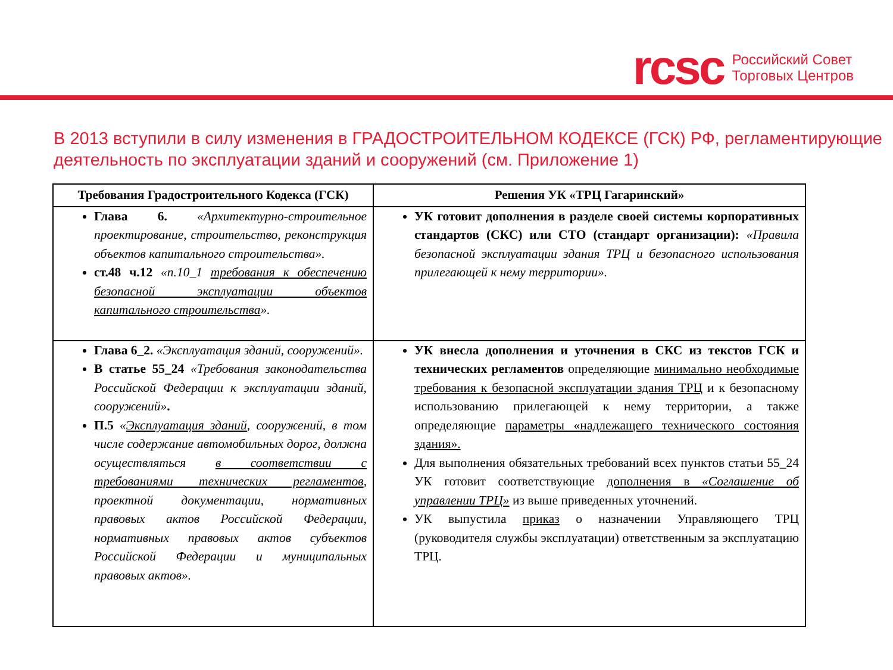rcsc Российский Совет
Торговых Центров
В 2013 вступили в силу изменения в ГРАДОСТРОИТЕЛЬНОМ КОДЕКСЕ (ГСК) РФ, регламентирующие деятельность по эксплуатации зданий и сооружений (см. Приложение 1)
| Требования Градостроительного Кодекса (ГСК) | Решения УК «ТРЦ Гагаринский» |
| --- | --- |
| Глава 6. «Архитектурно-строительное проектирование, строительство, реконструкция объектов капитального строительства». ст.48 ч.12 «п.10_1 требования к обеспечению безопасной эксплуатации объектов капитального строительства ». | УК готовит дополнения в разделе своей системы корпоративных стандартов (СКС) или СТО (стандарт организации): «Правила безопасной эксплуатации здания ТРЦ и безопасного использования прилегающей к нему территории». |
| Глава 6_2. «Эксплуатация зданий, сооружений». В статье 55_24 «Требования законодательства Российской Федерации к эксплуатации зданий, сооружений» . П.5 « Эксплуатация зданий , сооружений, в том числе содержание автомобильных дорог, должна осуществляться в соответствии с требованиями технических регламентов , проектной документации, нормативных правовых актов Российской Федерации, нормативных правовых актов субъектов Российской Федерации и муниципальных правовых актов». | УК внесла дополнения и уточнения в СКС из текстов ГСК и технических регламентов определяющие минимально необходимые требования к безопасной эксплуатации здания ТРЦ и к безопасному использованию прилегающей к нему территории, а также определяющие параметры «надлежащего технического состояния здания». Для выполнения обязательных требований всех пунктов статьи 55_24 УК готовит соответствующие дополнения в «Соглашение об управлении ТРЦ» из выше приведенных уточнений. УК выпустила приказ о назначении Управляющего ТРЦ (руководителя службы эксплуатации) ответственным за эксплуатацию ТРЦ. |